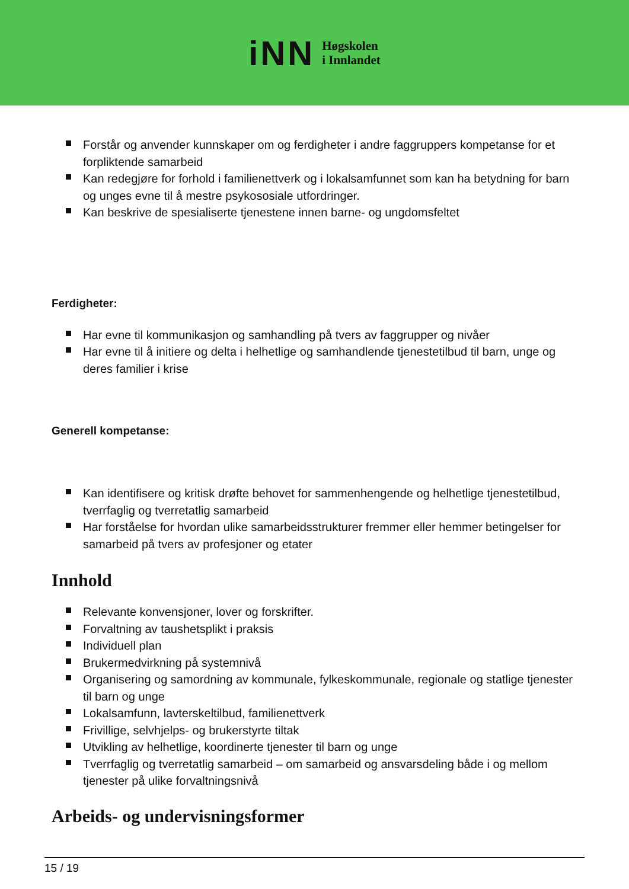iNN
Høgskolen
i Innlandet
Forstår og anvender kunnskaper om og ferdigheter i andre faggruppers kompetanse for et forpliktende samarbeid
Kan redegjøre for forhold i familienettverk og i lokalsamfunnet som kan ha betydning for barn og unges evne til å mestre psykososiale utfordringer.
Kan beskrive de spesialiserte tjenestene innen barne- og ungdomsfeltet
Ferdigheter:
Har evne til kommunikasjon og samhandling på tvers av faggrupper og nivåer
Har evne til å initiere og delta i helhetlige og samhandlende tjenestetilbud til barn, unge og deres familier i krise
Generell kompetanse:
Kan identifisere og kritisk drøfte behovet for sammenhengende og helhetlige tjenestetilbud, tverrfaglig og tverretatlig samarbeid
Har forståelse for hvordan ulike samarbeidsstrukturer fremmer eller hemmer betingelser for samarbeid på tvers av profesjoner og etater
Innhold
Relevante konvensjoner, lover og forskrifter.
Forvaltning av taushetsplikt i praksis
Individuell plan
Brukermedvirkning på systemnivå
Organisering og samordning av kommunale, fylkeskommunale, regionale og statlige tjenester til barn og unge
Lokalsamfunn, lavterskeltilbud, familienettverk
Frivillige, selvhjelps- og brukerstyrte tiltak
Utvikling av helhetlige, koordinerte tjenester til barn og unge
Tverrfaglig og tverretatlig samarbeid – om samarbeid og ansvarsdeling både i og mellom tjenester på ulike forvaltningsnivå
Arbeids- og undervisningsformer
15 / 19